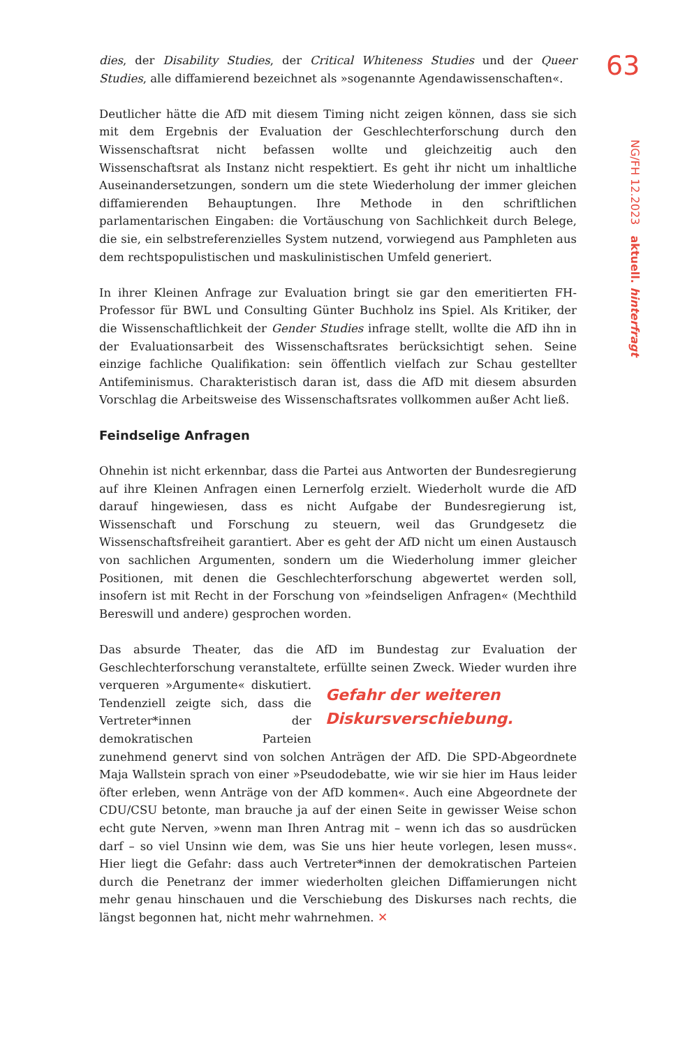63
NG/FH 12.2023 aktuell. hinterfragt
dies, der Disability Studies, der Critical Whiteness Studies und der Queer Studies, alle diffamierend bezeichnet als »sogenannte Agendawissenschaften«.
Deutlicher hätte die AfD mit diesem Timing nicht zeigen können, dass sie sich mit dem Ergebnis der Evaluation der Geschlechterforschung durch den Wissenschaftsrat nicht befassen wollte und gleichzeitig auch den Wissenschaftsrat als Instanz nicht respektiert. Es geht ihr nicht um inhaltliche Auseinandersetzungen, sondern um die stete Wiederholung der immer gleichen diffamierenden Behauptungen. Ihre Methode in den schriftlichen parlamentarischen Eingaben: die Vortäuschung von Sachlichkeit durch Belege, die sie, ein selbstreferenzielles System nutzend, vorwiegend aus Pamphleten aus dem rechtspopulistischen und maskulinistischen Umfeld generiert.
In ihrer Kleinen Anfrage zur Evaluation bringt sie gar den emeritierten FH-Professor für BWL und Consulting Günter Buchholz ins Spiel. Als Kritiker, der die Wissenschaftlichkeit der Gender Studies infrage stellt, wollte die AfD ihn in der Evaluationsarbeit des Wissenschaftsrates berücksichtigt sehen. Seine einzige fachliche Qualifikation: sein öffentlich vielfach zur Schau gestellter Antifeminismus. Charakteristisch daran ist, dass die AfD mit diesem absurden Vorschlag die Arbeitsweise des Wissenschaftsrates vollkommen außer Acht ließ.
Feindselige Anfragen
Ohnehin ist nicht erkennbar, dass die Partei aus Antworten der Bundesregierung auf ihre Kleinen Anfragen einen Lernerfolg erzielt. Wiederholt wurde die AfD darauf hingewiesen, dass es nicht Aufgabe der Bundesregierung ist, Wissenschaft und Forschung zu steuern, weil das Grundgesetz die Wissenschaftsfreiheit garantiert. Aber es geht der AfD nicht um einen Austausch von sachlichen Argumenten, sondern um die Wiederholung immer gleicher Positionen, mit denen die Geschlechterforschung abgewertet werden soll, insofern ist mit Recht in der Forschung von »feindseligen Anfragen« (Mechthild Bereswill und andere) gesprochen worden.
Das absurde Theater, das die AfD im Bundestag zur Evaluation der Geschlechterforschung veranstaltete, erfüllte seinen Zweck. Wieder wurden ihre verqueren Gefahr der weiteren Diskursverschiebung. »Argumente« diskutiert. Tendenziell zeigte sich, dass die Vertreter*innen der demokratischen Parteien zunehmend genervt sind von solchen Anträgen der AfD. Die SPD-Abgeordnete Maja Wallstein sprach von einer »Pseudodebatte, wie wir sie hier im Haus leider öfter erleben, wenn Anträge von der AfD kommen«. Auch eine Abgeordnete der CDU/CSU betonte, man brauche ja auf der einen Seite in gewisser Weise schon echt gute Nerven, »wenn man Ihren Antrag mit – wenn ich das so ausdrücken darf – so viel Unsinn wie dem, was Sie uns hier heute vorlegen, lesen muss«. Hier liegt die Gefahr: dass auch Vertreter*innen der demokratischen Parteien durch die Penetranz der immer wiederholten gleichen Diffamierungen nicht mehr genau hinschauen und die Verschiebung des Diskurses nach rechts, die längst begonnen hat, nicht mehr wahrnehmen. ✕